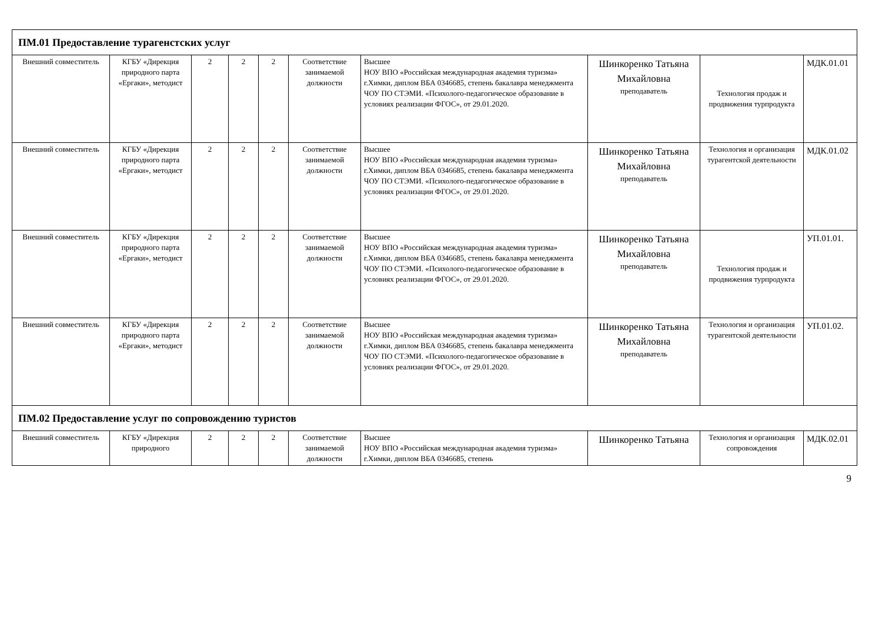| ПМ.01 Предоставление турагенстских услуг | | | | | | | | | |
| Внешний совместитель | КГБУ «Дирекция природного парта «Ергаки», методист | 2 | 2 | 2 | Соответствие занимаемой должности | Высшее НОУ ВПО «Российская международная академия туризма» г.Химки, диплом ВБА 0346685, степень бакалавра менеджмента ЧОУ ПО СТЭМИ. «Психолого-педагогическое образование в условиях реализации ФГОС», от 29.01.2020. | Шинкоренко Татьяна Михайловна преподаватель | Технология продаж и продвижения турпродукта | МДК.01.01 |
| Внешний совместитель | КГБУ «Дирекция природного парта «Ергаки», методист | 2 | 2 | 2 | Соответствие занимаемой должности | Высшее НОУ ВПО «Российская международная академия туризма» г.Химки, диплом ВБА 0346685, степень бакалавра менеджмента ЧОУ ПО СТЭМИ. «Психолого-педагогическое образование в условиях реализации ФГОС», от 29.01.2020. | Шинкоренко Татьяна Михайловна преподаватель | Технология и организация турагентской деятельности | МДК.01.02 |
| Внешний совместитель | КГБУ «Дирекция природного парта «Ергаки», методист | 2 | 2 | 2 | Соответствие занимаемой должности | Высшее НОУ ВПО «Российская международная академия туризма» г.Химки, диплом ВБА 0346685, степень бакалавра менеджмента ЧОУ ПО СТЭМИ. «Психолого-педагогическое образование в условиях реализации ФГОС», от 29.01.2020. | Шинкоренко Татьяна Михайловна преподаватель | Технология продаж и продвижения турпродукта | УП.01.01. |
| Внешний совместитель | КГБУ «Дирекция природного парта «Ергаки», методист | 2 | 2 | 2 | Соответствие занимаемой должности | Высшее НОУ ВПО «Российская международная академия туризма» г.Химки, диплом ВБА 0346685, степень бакалавра менеджмента ЧОУ ПО СТЭМИ. «Психолого-педагогическое образование в условиях реализации ФГОС», от 29.01.2020. | Шинкоренко Татьяна Михайловна преподаватель | Технология и организация турагентской деятельности | УП.01.02. |
| ПМ.02 Предоставление услуг по сопровождению туристов | | | | | | | | | |
| Внешний совместитель | КГБУ «Дирекция природного | 2 | 2 | 2 | Соответствие занимаемой должности | Высшее НОУ ВПО «Российская международная академия туризма» г.Химки, диплом ВБА 0346685, степень | Шинкоренко Татьяна | Технология и организация сопровождения | МДК.02.01 |
9